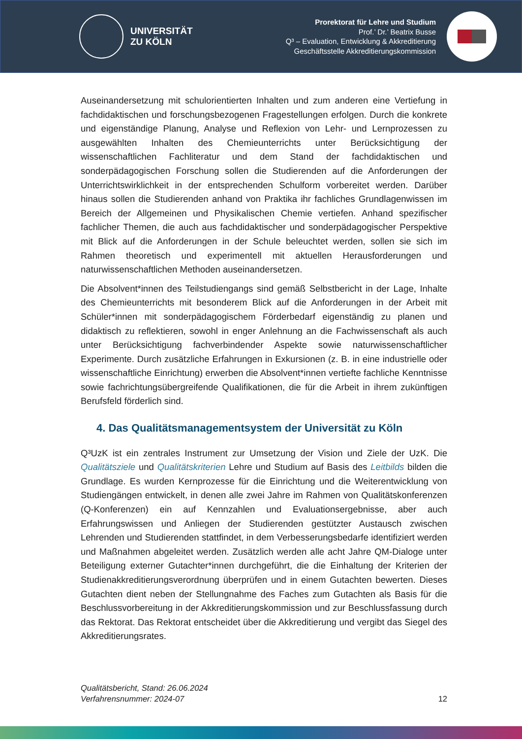UNIVERSITÄT
ZU KÖLN
Prorektorat für Lehre und Studium
Prof.’ Dr.’ Beatrix Busse
Q³ – Evaluation, Entwicklung & Akkreditierung
Geschäftsstelle Akkreditierungskommission
Auseinandersetzung mit schulorientierten Inhalten und zum anderen eine Vertiefung in fachdidaktischen und forschungsbezogenen Fragestellungen erfolgen. Durch die konkrete und eigenständige Planung, Analyse und Reflexion von Lehr- und Lernprozessen zu ausgewählten Inhalten des Chemieunterrichts unter Berücksichtigung der wissenschaftlichen Fachliteratur und dem Stand der fachdidaktischen und sonderpädagogischen Forschung sollen die Studierenden auf die Anforderungen der Unterrichtswirklichkeit in der entsprechenden Schulform vorbereitet werden. Darüber hinaus sollen die Studierenden anhand von Praktika ihr fachliches Grundlagenwissen im Bereich der Allgemeinen und Physikalischen Chemie vertiefen. Anhand spezifischer fachlicher Themen, die auch aus fachdidaktischer und sonderpädagogischer Perspektive mit Blick auf die Anforderungen in der Schule beleuchtet werden, sollen sie sich im Rahmen theoretisch und experimentell mit aktuellen Herausforderungen und naturwissenschaftlichen Methoden auseinandersetzen.
Die Absolvent*innen des Teilstudiengangs sind gemäß Selbstbericht in der Lage, Inhalte des Chemieunterrichts mit besonderem Blick auf die Anforderungen in der Arbeit mit Schüler*innen mit sonderpädagogischem Förderbedarf eigenständig zu planen und didaktisch zu reflektieren, sowohl in enger Anlehnung an die Fachwissenschaft als auch unter Berücksichtigung fachverbindender Aspekte sowie naturwissenschaftlicher Experimente. Durch zusätzliche Erfahrungen in Exkursionen (z. B. in eine industrielle oder wissenschaftliche Einrichtung) erwerben die Absolvent*innen vertiefte fachliche Kenntnisse sowie fachrichtungsübergreifende Qualifikationen, die für die Arbeit in ihrem zukünftigen Berufsfeld förderlich sind.
4. Das Qualitätsmanagementsystem der Universität zu Köln
Q³UzK ist ein zentrales Instrument zur Umsetzung der Vision und Ziele der UzK. Die Qualitätsziele und Qualitätskriterien Lehre und Studium auf Basis des Leitbilds bilden die Grundlage. Es wurden Kernprozesse für die Einrichtung und die Weiterentwicklung von Studiengängen entwickelt, in denen alle zwei Jahre im Rahmen von Qualitätskonferenzen (Q-Konferenzen) ein auf Kennzahlen und Evaluationsergebnisse, aber auch Erfahrungswissen und Anliegen der Studierenden gestützter Austausch zwischen Lehrenden und Studierenden stattfindet, in dem Verbesserungsbedarfe identifiziert werden und Maßnahmen abgeleitet werden. Zusätzlich werden alle acht Jahre QM-Dialoge unter Beteiligung externer Gutachter*innen durchgeführt, die die Einhaltung der Kriterien der Studienakkreditierungsverordnung überprüfen und in einem Gutachten bewerten. Dieses Gutachten dient neben der Stellungnahme des Faches zum Gutachten als Basis für die Beschlussvorbereitung in der Akkreditierungskommission und zur Beschlussfassung durch das Rektorat. Das Rektorat entscheidet über die Akkreditierung und vergibt das Siegel des Akkreditierungsrates.
Qualitätsbericht, Stand: 26.06.2024
Verfahrensnummer: 2024-07
12